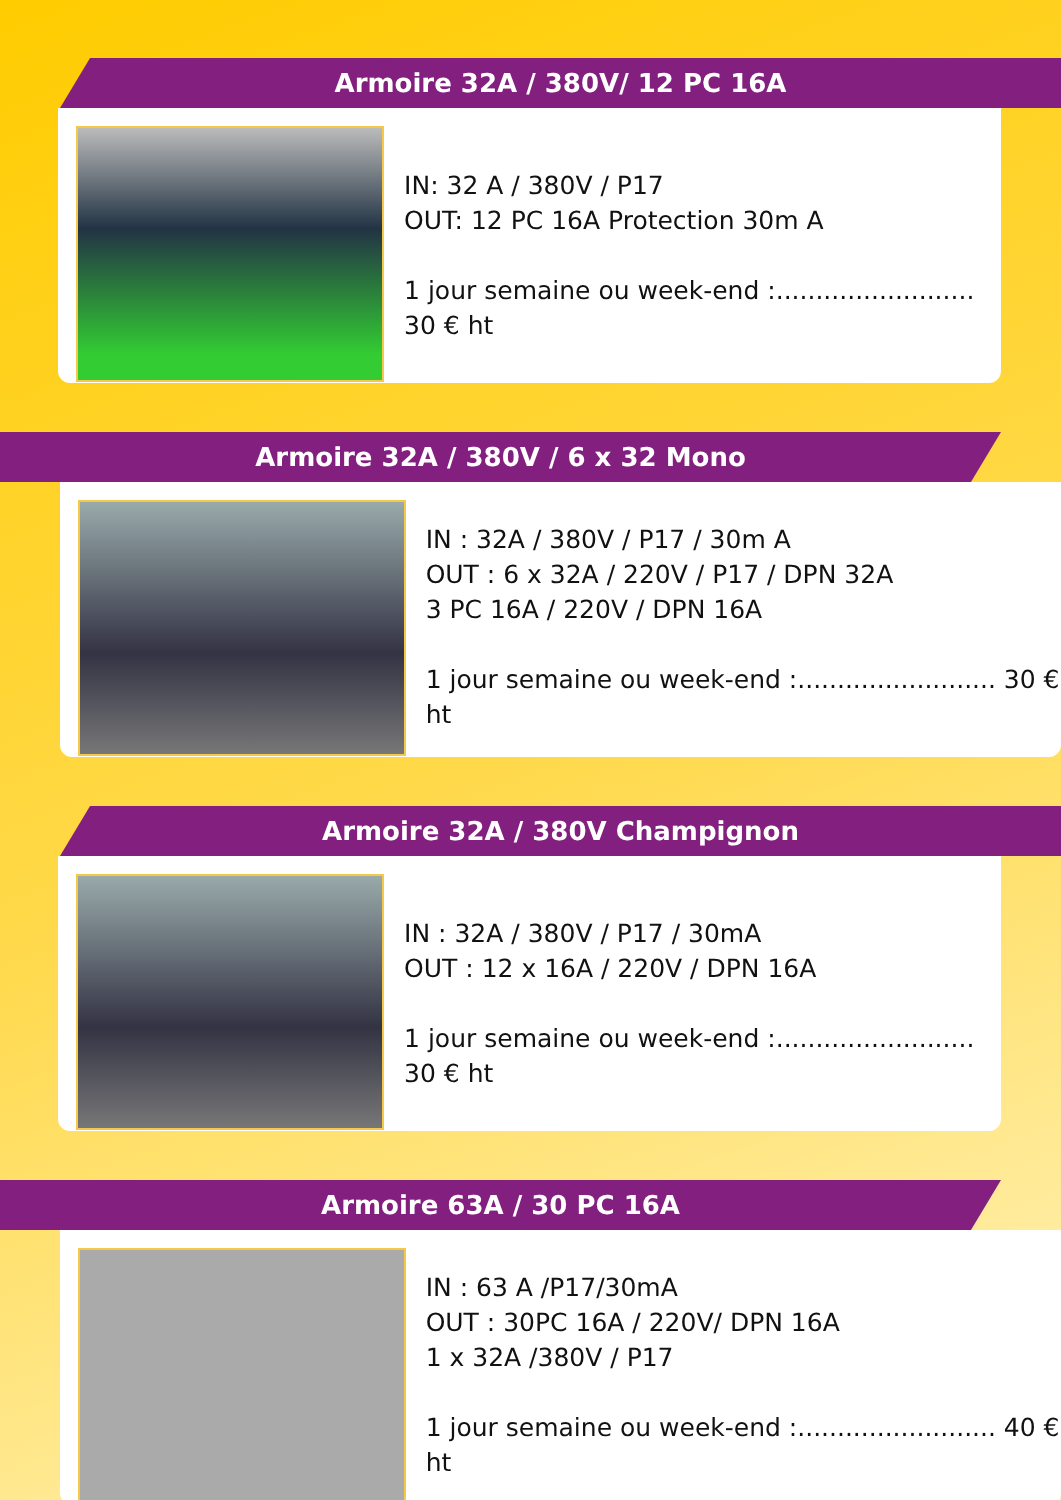Armoire 32A / 380V/ 12 PC 16A
IN: 32 A / 380V / P17
OUT: 12 PC 16A Protection 30m A
1 jour semaine ou week-end :......................... 30 € ht
Armoire 32A / 380V / 6 x 32 Mono
IN : 32A / 380V / P17 / 30m A
OUT : 6 x 32A / 220V / P17 / DPN 32A
3 PC 16A / 220V / DPN 16A
1 jour semaine ou week-end :......................... 30 € ht
Armoire 32A / 380V Champignon
IN : 32A / 380V / P17 / 30mA
OUT : 12 x 16A / 220V / DPN 16A
1 jour semaine ou week-end :......................... 30 € ht
Armoire 63A / 30 PC 16A
IN : 63 A /P17/30mA
OUT : 30PC 16A / 220V/ DPN 16A
1 x 32A /380V / P17
1 jour semaine ou week-end :......................... 40 € ht